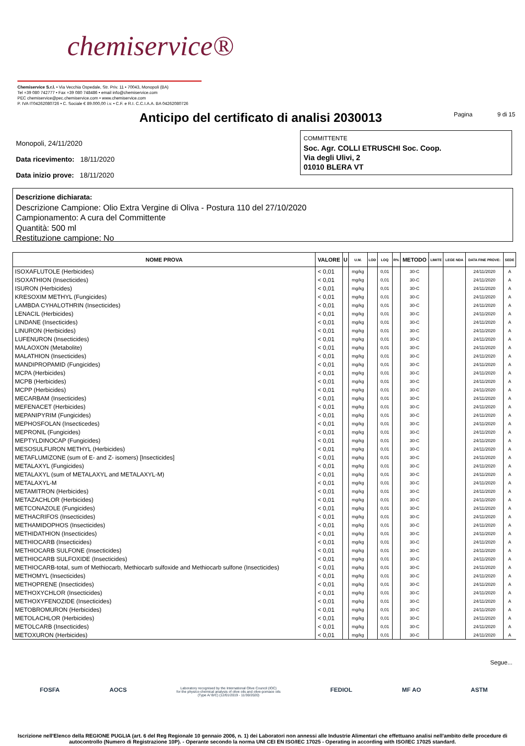chemiservice®
Chemiservice S.r.l. • Via Vecchia Ospedale, Str. Priv. 11 • 70043, Monopoli (BA)
Tel +39 080 742777 • Fax +39 080 748486 • email info@chemiservice.com
PEC chemiservice@pec.chemiservice.com • www.chemiservice.com
P. IVA IT04262080726 • C. Sociale € 89.000,00 i.v. • C.F. e R.I. C.C.I.A.A. BA 04262080726
Anticipo del certificato di analisi 2030013
Pagina 9 di 15
Monopoli, 24/11/2020
Data ricevimento: 18/11/2020
Data inizio prove: 18/11/2020
COMMITTENTE
Soc. Agr. COLLI ETRUSCHI Soc. Coop.
Via degli Ulivi, 2
01010 BLERA VT
Descrizione dichiarata:
Descrizione Campione: Olio Extra Vergine di Oliva - Postura 110 del 27/10/2020
Campionamento: A cura del Committente
Quantità: 500 ml
Restituzione campione: No
| NOME PROVA | VALORE | U | U.M. | LOD | LOQ | R% | METODO | LIMITE | LEGE NDA | DATA FINE PROVE: | SEDE |
| --- | --- | --- | --- | --- | --- | --- | --- | --- | --- | --- | --- |
| ISOXAFLUTOLE (Herbicides) | < 0,01 | | mg/kg | | 0,01 | | 30-C | | | 24/11/2020 | A |
| ISOXATHION (Insecticides) | < 0,01 | | mg/kg | | 0,01 | | 30-C | | | 24/11/2020 | A |
| ISURON (Herbicides) | < 0,01 | | mg/kg | | 0,01 | | 30-C | | | 24/11/2020 | A |
| KRESOXIM METHYL (Fungicides) | < 0,01 | | mg/kg | | 0,01 | | 30-C | | | 24/11/2020 | A |
| LAMBDA CYHALOTHRIN (Insecticides) | < 0,01 | | mg/kg | | 0,01 | | 30-C | | | 24/11/2020 | A |
| LENACIL (Herbicides) | < 0,01 | | mg/kg | | 0,01 | | 30-C | | | 24/11/2020 | A |
| LINDANE (Insecticides) | < 0,01 | | mg/kg | | 0,01 | | 30-C | | | 24/11/2020 | A |
| LINURON (Herbicides) | < 0,01 | | mg/kg | | 0,01 | | 30-C | | | 24/11/2020 | A |
| LUFENURON (Insecticides) | < 0,01 | | mg/kg | | 0,01 | | 30-C | | | 24/11/2020 | A |
| MALAOXON (Metabolite) | < 0,01 | | mg/kg | | 0,01 | | 30-C | | | 24/11/2020 | A |
| MALATHION (Insecticides) | < 0,01 | | mg/kg | | 0,01 | | 30-C | | | 24/11/2020 | A |
| MANDIPROPAMID (Fungicides) | < 0,01 | | mg/kg | | 0,01 | | 30-C | | | 24/11/2020 | A |
| MCPA (Herbicides) | < 0,01 | | mg/kg | | 0,01 | | 30-C | | | 24/11/2020 | A |
| MCPB (Herbicides) | < 0,01 | | mg/kg | | 0,01 | | 30-C | | | 24/11/2020 | A |
| MCPP (Herbicides) | < 0,01 | | mg/kg | | 0,01 | | 30-C | | | 24/11/2020 | A |
| MECARBAM (Insecticides) | < 0,01 | | mg/kg | | 0,01 | | 30-C | | | 24/11/2020 | A |
| MEFENACET (Herbicides) | < 0,01 | | mg/kg | | 0,01 | | 30-C | | | 24/11/2020 | A |
| MEPANIPYRIM (Fungicides) | < 0,01 | | mg/kg | | 0,01 | | 30-C | | | 24/11/2020 | A |
| MEPHOSFOLAN (Insecticedes) | < 0,01 | | mg/kg | | 0,01 | | 30-C | | | 24/11/2020 | A |
| MEPRONIL (Fungicides) | < 0,01 | | mg/kg | | 0,01 | | 30-C | | | 24/11/2020 | A |
| MEPTYLDINOCAP (Fungicides) | < 0,01 | | mg/kg | | 0,01 | | 30-C | | | 24/11/2020 | A |
| MESOSULFURON METHYL (Herbicides) | < 0,01 | | mg/kg | | 0,01 | | 30-C | | | 24/11/2020 | A |
| METAFLUMIZONE (sum of E- and Z- isomers) [Insecticides] | < 0,01 | | mg/kg | | 0,01 | | 30-C | | | 24/11/2020 | A |
| METALAXYL (Fungicides) | < 0,01 | | mg/kg | | 0,01 | | 30-C | | | 24/11/2020 | A |
| METALAXYL (sum of METALAXYL and METALAXYL-M) | < 0,01 | | mg/kg | | 0,01 | | 30-C | | | 24/11/2020 | A |
| METALAXYL-M | < 0,01 | | mg/kg | | 0,01 | | 30-C | | | 24/11/2020 | A |
| METAMITRON (Herbicides) | < 0,01 | | mg/kg | | 0,01 | | 30-C | | | 24/11/2020 | A |
| METAZACHLOR (Herbicides) | < 0,01 | | mg/kg | | 0,01 | | 30-C | | | 24/11/2020 | A |
| METCONAZOLE (Fungicides) | < 0,01 | | mg/kg | | 0,01 | | 30-C | | | 24/11/2020 | A |
| METHACRIFOS (Insecticides) | < 0,01 | | mg/kg | | 0,01 | | 30-C | | | 24/11/2020 | A |
| METHAMIDOPHOS (Insecticides) | < 0,01 | | mg/kg | | 0,01 | | 30-C | | | 24/11/2020 | A |
| METHIDATHION (Insecticides) | < 0,01 | | mg/kg | | 0,01 | | 30-C | | | 24/11/2020 | A |
| METHIOCARB (Insecticides) | < 0,01 | | mg/kg | | 0,01 | | 30-C | | | 24/11/2020 | A |
| METHIOCARB SULFONE (Insecticides) | < 0,01 | | mg/kg | | 0,01 | | 30-C | | | 24/11/2020 | A |
| METHIOCARB SULFOXIDE (Insecticides) | < 0,01 | | mg/kg | | 0,01 | | 30-C | | | 24/11/2020 | A |
| METHIOCARB-total, sum of Methiocarb, Methiocarb sulfoxide and Methiocarb sulfone (Insecticides) | < 0,01 | | mg/kg | | 0,01 | | 30-C | | | 24/11/2020 | A |
| METHOMYL (Insecticides) | < 0,01 | | mg/kg | | 0,01 | | 30-C | | | 24/11/2020 | A |
| METHOPRENE (Insecticides) | < 0,01 | | mg/kg | | 0,01 | | 30-C | | | 24/11/2020 | A |
| METHOXYCHLOR (Insecticides) | < 0,01 | | mg/kg | | 0,01 | | 30-C | | | 24/11/2020 | A |
| METHOXYFENOZIDE (Insecticides) | < 0,01 | | mg/kg | | 0,01 | | 30-C | | | 24/11/2020 | A |
| METOBROMURON (Herbicides) | < 0,01 | | mg/kg | | 0,01 | | 30-C | | | 24/11/2020 | A |
| METOLACHLOR (Herbicides) | < 0,01 | | mg/kg | | 0,01 | | 30-C | | | 24/11/2020 | A |
| METOLCARB (Insecticides) | < 0,01 | | mg/kg | | 0,01 | | 30-C | | | 24/11/2020 | A |
| METOXURON (Herbicides) | < 0,01 | | mg/kg | | 0,01 | | 30-C | | | 24/11/2020 | A |
Segue...
FOSFA AOCS Laboratory recognised by the International Olive Council (IOC)
for the physico-chemical analysis of olive oils and olive-pomace oils
(Type A/ B/C) (12/01/2019 - 11/30/2020) FEDIOL MF AO ASTM
Iscrizione nell'Elenco della REGIONE PUGLIA (art. 6 del Reg Regionale 10 gennaio 2006, n. 1) dei Laboratori non annessi alle Industrie Alimentari che effettuano analisi nell'ambito delle procedure di autocontrollo (Numero di Registrazione 10P). - Operante secondo la norma UNI CEI EN ISO/IEC 17025 - Operating in according with ISO/IEC 17025 standard.